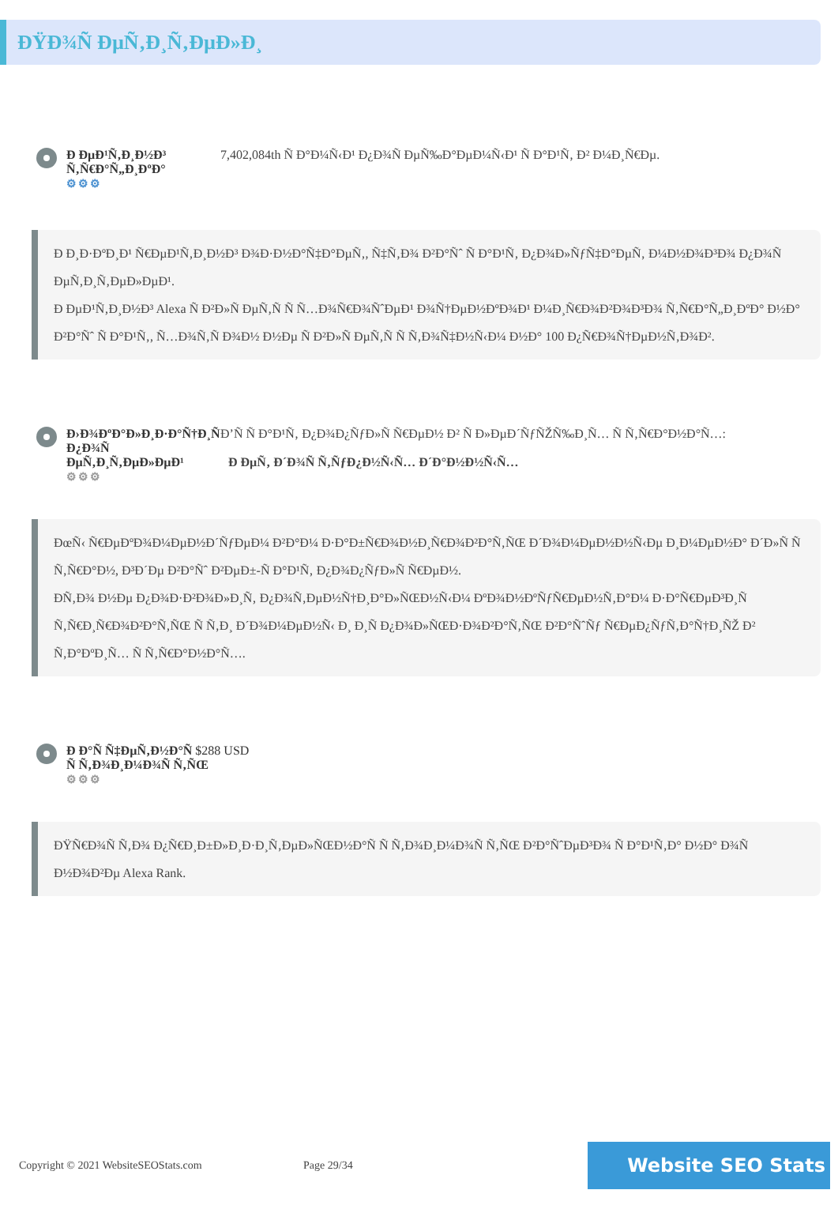ĐŸĐ¾Ñ ĐµÑ‚Đ¸Ñ‚ĐµĐ»Đ¸
Đ ĐµĐ¹Ñ‚Đ¸Đ½Đ³ Ñ‚Ñ€Đ°Ñ„Đ¸ĐºĐ°
⚙⚙⚙
7,402,084th Ñ Đ°Đ¼Ñ‹Đ¹ Đ¿Đ¾Ñ ĐµÑ‰Đ°ĐµĐ¼Ñ‹Đ¹ Ñ Đ°Đ¹Ñ‚ Đ² Đ¼Đ¸Ñ€Đµ.
Đ Đ¸Đ·ĐºĐ¸Đ¹ Ñ€ĐµĐ¹Ñ‚Đ¸Đ½Đ³ Đ¾Đ·Đ½Đ°Ñ‡Đ°ĐµÑ‚, Ñ‡Ñ‚Đ¾ Đ²Đ°Ñˆ Ñ Đ°Đ¹Ñ‚ Đ¿Đ¾Đ»ÑƒÑ‡Đ°ĐµÑ‚ Đ¼Đ½Đ¾Đ³Đ¾ Đ¿Đ¾Ñ ĐµÑ‚Đ¸Ñ‚ĐµĐ»ĐµĐ¹.
Đ ĐµĐ¹Ñ‚Đ¸Đ½Đ³ Alexa Ñ Đ²Đ»Ñ ĐµÑ‚Ñ Ñ Ñ…Đ¾Ñ€Đ¾ÑˆĐµĐ¹ Đ¾Ñ†ĐµĐ½ĐºĐ¾Đ¹ Đ¼Đ¸Ñ€Đ¾Đ²Đ¾Đ³Đ¾ Ñ‚Ñ€Đ°Ñ„Đ¸ĐºĐ° Đ½Đ° Đ²Đ°Ñˆ Ñ Đ°Đ¹Ñ‚, Ñ…Đ¾Ñ‚Ñ Đ¾Đ½ Đ½Đµ Ñ Đ²Đ»Ñ ĐµÑ‚Ñ Ñ Ñ‚Đ¾Ñ‡Đ½Ñ‹Đ¼ Đ½Đ° 100 Đ¿Ñ€Đ¾Ñ†ĐµĐ½Ñ‚Đ¾Đ².
Đ›Đ¾ĐºĐ°Đ»Đ¸Đ·Đ°Ñ†Đ¸Ñ Đ¿Đ¾Ñ ĐµÑ‚Đ¸Ñ‚ĐµĐ»ĐµĐ¹
⚙⚙⚙
Đ’Ñ Ñ Đ°Đ¹Ñ‚ Đ¿Đ¾Đ¿ÑƒĐ»Ñ Ñ€ĐµĐ½ Đ² Ñ Đ»ĐµĐ´ÑƒÑŽÑ‰Đ¸Ñ… Ñ Ñ‚Ñ€Đ°Đ½Đ°Ñ…:
Đ ĐµÑ‚ Đ´Đ¾Ñ Ñ‚ÑƒĐ¿Đ½Ñ‹Ñ… Đ´Đ°Đ½Đ½Ñ‹Ñ…
ĐœÑ‹ Ñ€ĐµĐºĐ¾Đ¼ĐµĐ½Đ´ÑƒĐµĐ¼ Đ²Đ°Đ¼ Đ·Đ°Đ±Ñ€Đ¾Đ½Đ¸Ñ€Đ¾Đ²Đ°Ñ‚ÑŒ Đ´Đ¾Đ¼ĐµĐ½Đ½Ñ‹Đµ Đ¸Đ¼ĐµĐ½Đ° Đ´Đ»Ñ Ñ Ñ‚Ñ€Đ°Đ½, Đ³Đ´Đµ Đ²Đ°Ñˆ Đ²ĐµĐ±-Ñ Đ°Đ¹Ñ‚ Đ¿Đ¾Đ¿ÑƒĐ»Ñ Ñ€ĐµĐ½.
Đ­Ñ‚Đ¾ Đ½Đµ Đ¿Đ¾Đ·Đ²Đ¾Đ»Đ¸Ñ‚ Đ¿Đ¾Ñ‚ĐµĐ½Ñ†Đ¸Đ°Đ»ÑŒĐ½Ñ‹Đ¼ ĐºĐ¾Đ½ĐºÑƒÑ€ĐµĐ½Ñ‚Đ°Đ¼ Đ·Đ°Ñ€ĐµĐ³Đ¸Ñ Ñ‚Ñ€Đ¸Ñ€Đ¾Đ²Đ°Ñ‚ÑŒ Ñ Ñ‚Đ¸ Đ´Đ¾Đ¼ĐµĐ½Ñ‹ Đ¸ Đ¸Ñ Đ¿Đ¾Đ»ÑŒĐ·Đ¾Đ²Đ°Ñ‚ÑŒ Đ²Đ°ÑˆÑƒ Ñ€ĐµĐ¿ÑƒÑ‚Đ°Ñ†Đ¸ÑŽ Đ² Ñ‚Đ°ĐºĐ¸Ñ… Ñ Ñ‚Ñ€Đ°Đ½Đ°Ñ….
Đ Đ°Ñ Ñ‡ĐµÑ‚Đ½Đ°Ñ $288 USD
Ñ Ñ‚Đ¾Đ¸Đ¼Đ¾Ñ Ñ‚ÑŒ
⚙⚙⚙
ĐŸÑ€Đ¾Ñ Ñ‚Đ¾ Đ¿Ñ€Đ¸Đ±Đ»Đ¸Đ·Đ¸Ñ‚ĐµĐ»ÑŒĐ½Đ°Ñ Ñ Ñ‚Đ¾Đ¸Đ¼Đ¾Ñ Ñ‚ÑŒ Đ²Đ°ÑˆĐµĐ³Đ¾ Ñ Đ°Đ¹Ñ‚Đ° Đ½Đ° Đ¾Ñ Đ½Đ¾Đ²Đµ Alexa Rank.
Copyright © 2021 WebsiteSEOStats.com Page 29/34 Website SEO Stats